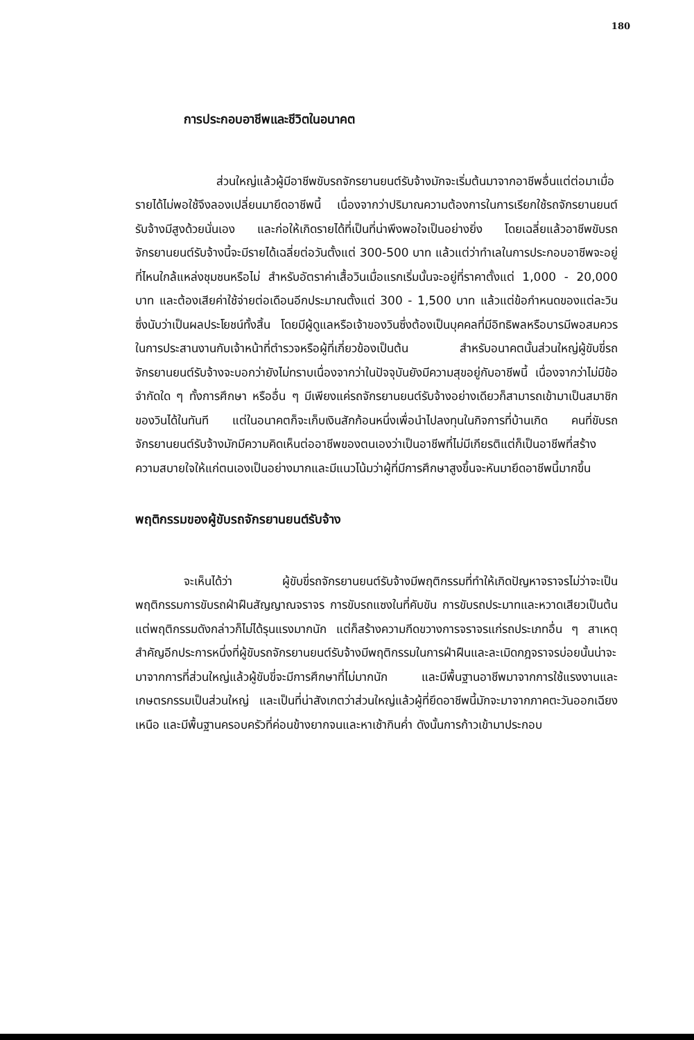180
การประกอบอาชีพและชีวิตในอนาคต
ส่วนใหญ่แล้วผู้มีอาชีพขับรถจักรยานยนต์รับจ้างมักจะเริ่มต้นมาจากอาชีพอื่นแต่ต่อมาเมื่อรายได้ไม่พอใช้จึงลองเปลี่ยนมายึดอาชีพนี้ เนื่องจากว่าปริมาณความต้องการในการเรียกใช้รถจักรยานยนต์รับจ้างมีสูงด้วยนั่นเอง และก่อให้เกิดรายได้ที่เป็นที่น่าพึงพอใจเป็นอย่างยิ่ง โดยเฉลี่ยแล้วอาชีพขับรถจักรยานยนต์รับจ้างนี้จะมีรายได้เฉลี่ยต่อวันตั้งแต่ 300-500 บาท แล้วแต่ว่าทำเลในการประกอบอาชีพจะอยู่ที่ไหนใกล้แหล่งชุมชนหรือไม่ สำหรับอัตราค่าเสื้อวินเมื่อแรกเริ่มนั้นจะอยู่ที่ราคาตั้งแต่ 1,000 - 20,000 บาท และต้องเสียค่าใช้จ่ายต่อเดือนอีกประมาณตั้งแต่ 300 - 1,500 บาท แล้วแต่ข้อกำหนดของแต่ละวินซึ่งนับว่าเป็นผลประโยชน์ทั้งสิ้น โดยมีผู้ดูแลหรือเจ้าของวินซึ่งต้องเป็นบุคคลที่มีอิทธิพลหรือบารมีพอสมควรในการประสานงานกับเจ้าหน้าที่ตำรวจหรือผู้ที่เกี่ยวข้องเป็นต้น สำหรับอนาคตนั้นส่วนใหญ่ผู้ขับขี่รถจักรยานยนต์รับจ้างจะบอกว่ายังไม่ทราบเนื่องจากว่าในปัจจุบันยังมีความสุขอยู่กับอาชีพนี้ เนื่องจากว่าไม่มีข้อจำกัดใด ๆ ทั้งการศึกษา หรืออื่น ๆ มีเพียงแค่รถจักรยานยนต์รับจ้างอย่างเดียวก็สามารถเข้ามาเป็นสมาชิกของวินได้ในทันที แต่ในอนาคตก็จะเก็บเงินสักก้อนหนึ่งเพื่อนำไปลงทุนในกิจการที่บ้านเกิด คนที่ขับรถจักรยานยนต์รับจ้างมักมีความคิดเห็นต่ออาชีพของตนเองว่าเป็นอาชีพที่ไม่มีเกียรติแต่ก็เป็นอาชีพที่สร้างความสบายใจให้แก่ตนเองเป็นอย่างมากและมีแนวโน้มว่าผู้ที่มีการศึกษาสูงขึ้นจะหันมายึดอาชีพนี้มากขึ้น
พฤติกรรมของผู้ขับรถจักรยานยนต์รับจ้าง
จะเห็นได้ว่า ผู้ขับขี่รถจักรยานยนต์รับจ้างมีพฤติกรรมที่ทำให้เกิดปัญหาจราจรไม่ว่าจะเป็นพฤติกรรมการขับรถฝ่าฝืนสัญญาณจราจร การขับรถแซงในที่คับขัน การขับรถประมาทและหวาดเสียวเป็นต้น แต่พฤติกรรมดังกล่าวก็ไม่ได้รุนแรงมากนัก แต่ก็สร้างความกีดขวางการจราจรแก่รถประเภทอื่น ๆ สาเหตุสำคัญอีกประการหนึ่งที่ผู้ขับรถจักรยานยนต์รับจ้างมีพฤติกรรมในการฝ่าฝืนและละเมิดกฎจราจรบ่อยนั้นน่าจะมาจากการที่ส่วนใหญ่แล้วผู้ขับขี่จะมีการศึกษาที่ไม่มากนัก และมีพื้นฐานอาชีพมาจากการใช้แรงงานและเกษตรกรรมเป็นส่วนใหญ่ และเป็นที่น่าสังเกตว่าส่วนใหญ่แล้วผู้ที่ยึดอาชีพนี้มักจะมาจากภาคตะวันออกเฉียงเหนือ และมีพื้นฐานครอบครัวที่ค่อนข้างยากจนและหาเช้ากินค่ำ ดังนั้นการก้าวเข้ามาประกอบ